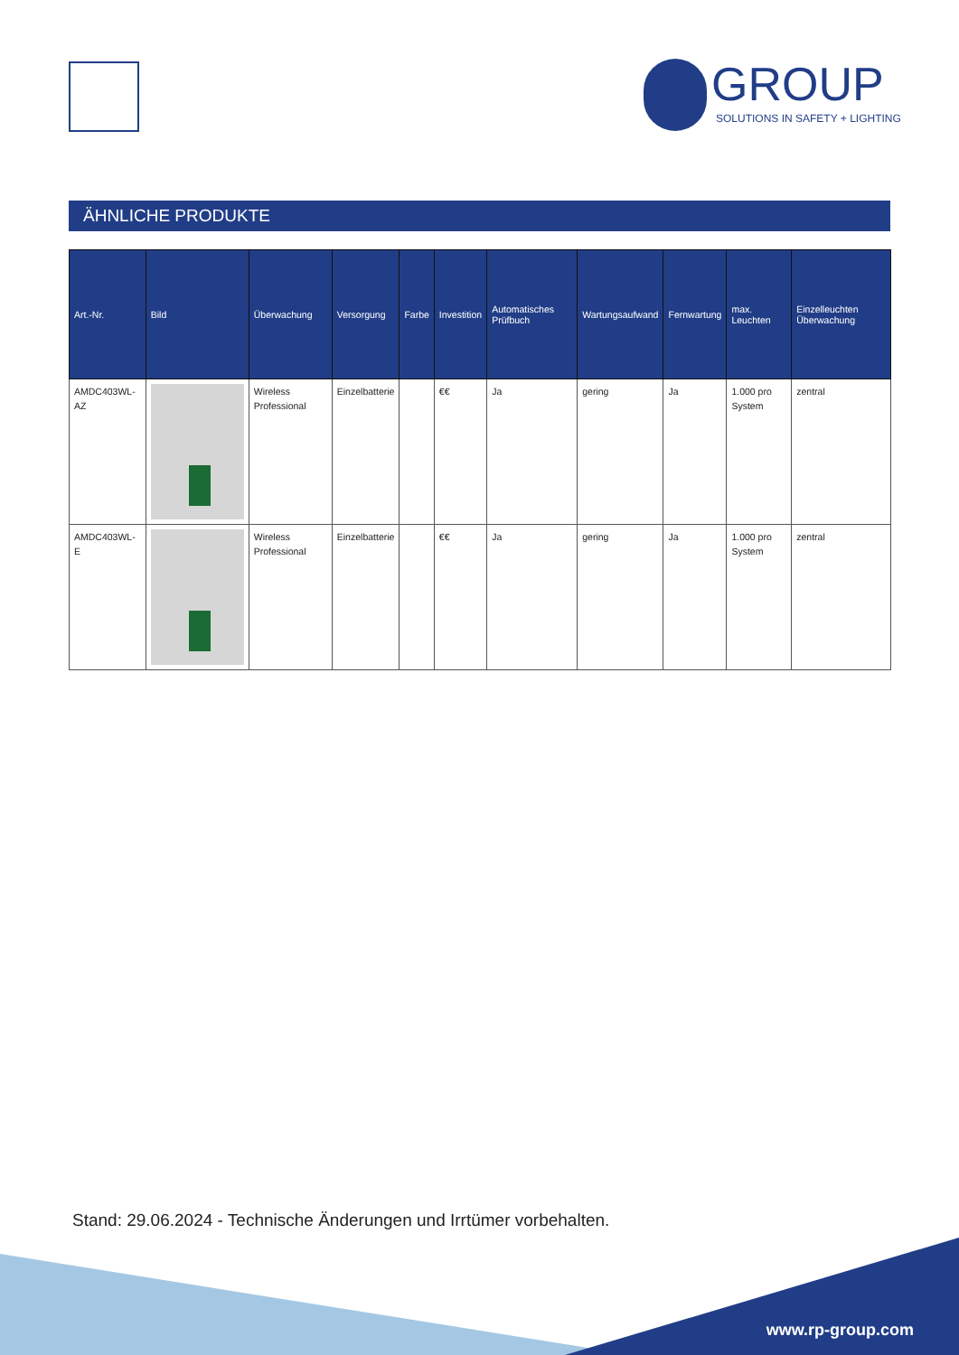GROUP
SOLUTIONS IN SAFETY + LIGHTING
ÄHNLICHE PRODUKTE
| Art.-Nr. | Bild | Überwachung | Versorgung | Farbe | Investition | Automatisches Prüfbuch | Wartungsaufwand | Fernwartung | max. Leuchten | Einzelleuchten Überwachung |
| --- | --- | --- | --- | --- | --- | --- | --- | --- | --- | --- |
| AMDC403WL-AZ | | Wireless Professional | Einzelbatterie | | €€ | Ja | gering | Ja | 1.000 pro System | zentral |
| AMDC403WL-E | | Wireless Professional | Einzelbatterie | | €€ | Ja | gering | Ja | 1.000 pro System | zentral |
Stand: 29.06.2024 - Technische Änderungen und Irrtümer vorbehalten.
www.rp-group.com